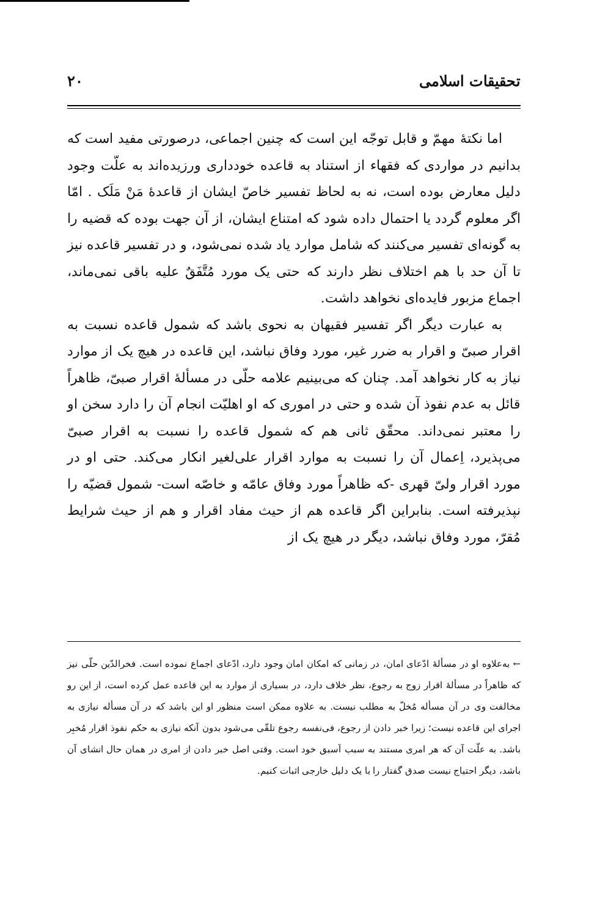تحقیقات اسلامی ۲۰
اما نکتهٔ مهمّ و قابل توجّه این است که چنین اجماعی، درصورتی مفید است که بدانیم در مواردی که فقهاء از استناد به قاعده خودداری ورزیده‌اند به علّت وجود دلیل معارض بوده است، نه به لحاظ تفسیر خاصّ ایشان از قاعدهٔ مَنْ مَلَک . امّا اگر معلوم گردد یا احتمال داده شود که امتناع ایشان، از آن جهت بوده که قضیه را به گونه‌ای تفسیر می‌کنند که شامل موارد یاد شده نمی‌شود، و در تفسیر قاعده نیز تا آن حد با هم اختلاف نظر دارند که حتی یک مورد مُتَّفَقٌ علیه باقی نمی‌ماند، اجماع مزبور فایده‌ای نخواهد داشت.
به عبارت دیگر اگر تفسیر فقیهان به نحوی باشد که شمول قاعده نسبت به اقرار صبیّ و اقرار به ضرر غیر، مورد وفاق نباشد، این قاعده در هیچ یک از موارد نیاز به کار نخواهد آمد. چنان که می‌بینیم علامه حلّی در مسألهٔ اقرار صبیّ، ظاهراً قائل به عدم نفوذ آن شده و حتی در اموری که او اهلیّت انجام آن را دارد سخن او را معتبر نمی‌داند. محقّق ثانی هم که شمول قاعده را نسبت به اقرار صبیّ می‌پذیرد، اِعمال آن را نسبت به موارد اقرار علی‌لغیر انکار می‌کند. حتی او در مورد اقرار ولیّ قهری -که ظاهراً مورد وفاق عامّه و خاصّه است- شمول قضیّه را نپذیرفته است. بنابراین اگر قاعده هم از حیث مفاد اقرار و هم از حیث شرایط مُقرّ، مورد وفاق نباشد، دیگر در هیچ یک از
← به‌علاوه او در مسألهٔ ادّعای امان، در زمانی که امکان امان وجود دارد، ادّعای اجماع نموده است. فخرالدّین حلّی نیز که ظاهراً در مسألهٔ اقرار زوج به رجوع، نظر خلاف دارد، در بسیاری از موارد به این قاعده عمل کرده است، از این رو مخالفت وی در آن مسأله مُخلّ به مطلب نیست. به علاوه ممکن است منظور او این باشد که در آن مسأله نیازی به اجرای این قاعده نیست؛ زیرا خبر دادن از رجوع، فی‌نفسه رجوع تلقّی می‌شود بدون آنکه نیازی به حکم نفوذ اقرار مُخبِر باشد. به علّت آن که هر امری مستند به سبب اَسبق خود است. وقتی اصل خبر دادن از امری در همان حال انشای آن باشد، دیگر احتیاج نیست صدق گفتار را با یک دلیل خارجی اثبات کنیم.